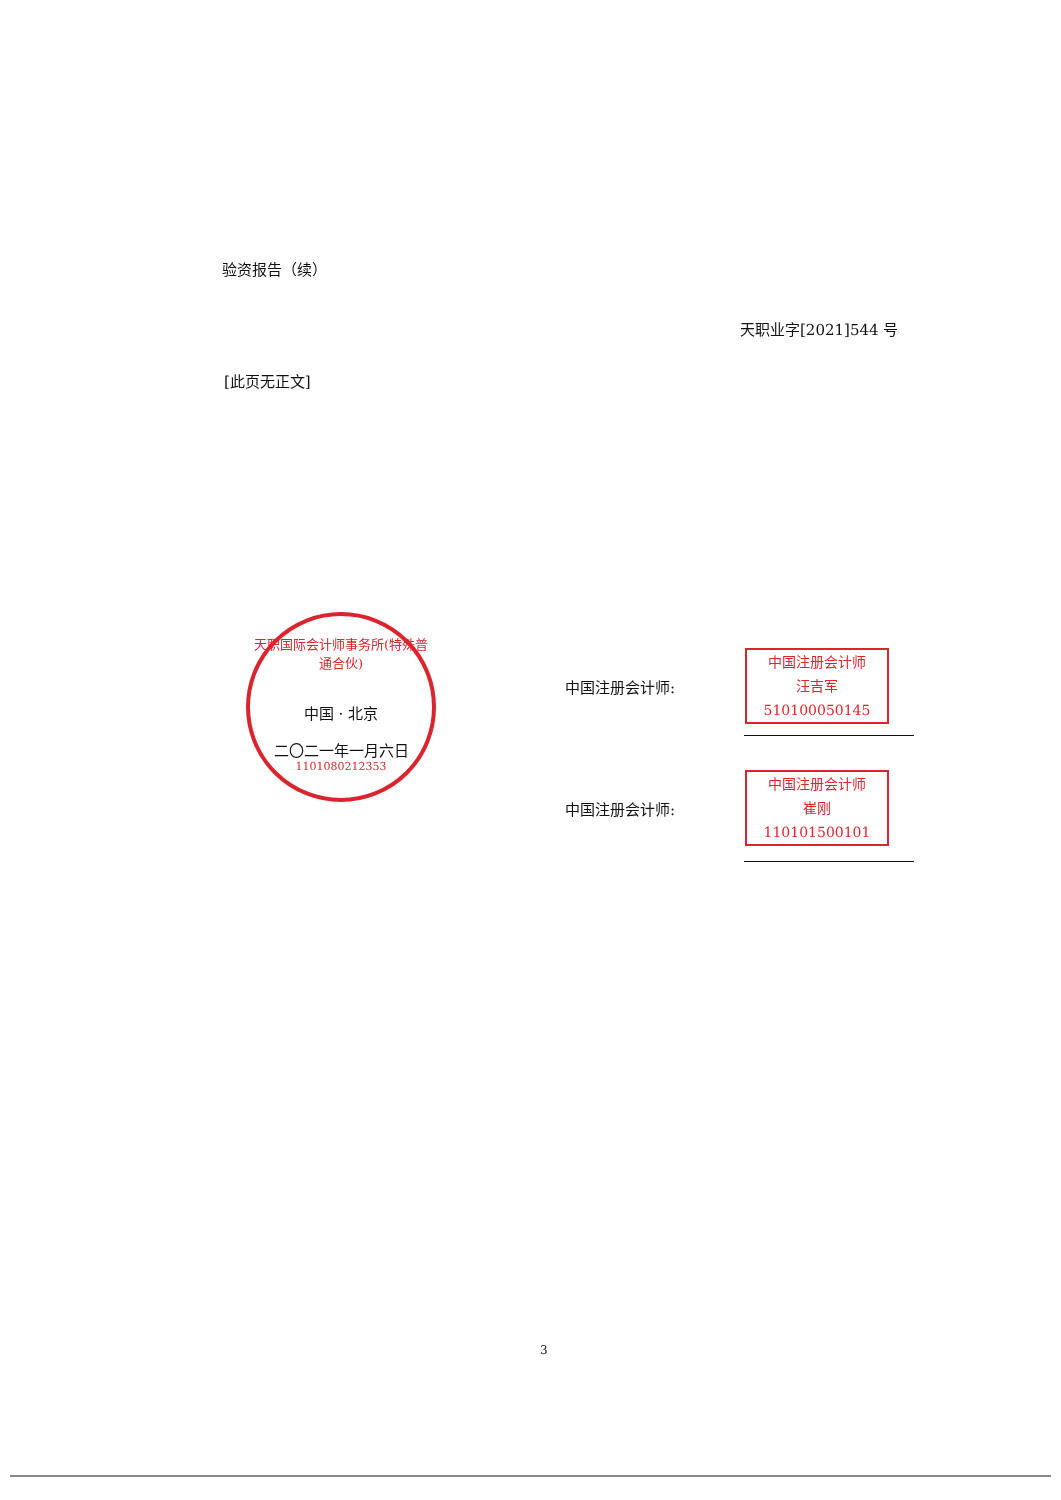验资报告（续）
天职业字[2021]544 号
[此页无正文]
天职国际会计师事务所(特殊普通合伙)
中国 · 北京
二〇二一年一月六日
1101080212353
中国注册会计师:
中国注册会计师
汪吉军
510100050145
中国注册会计师:
中国注册会计师
崔刚
110101500101
3